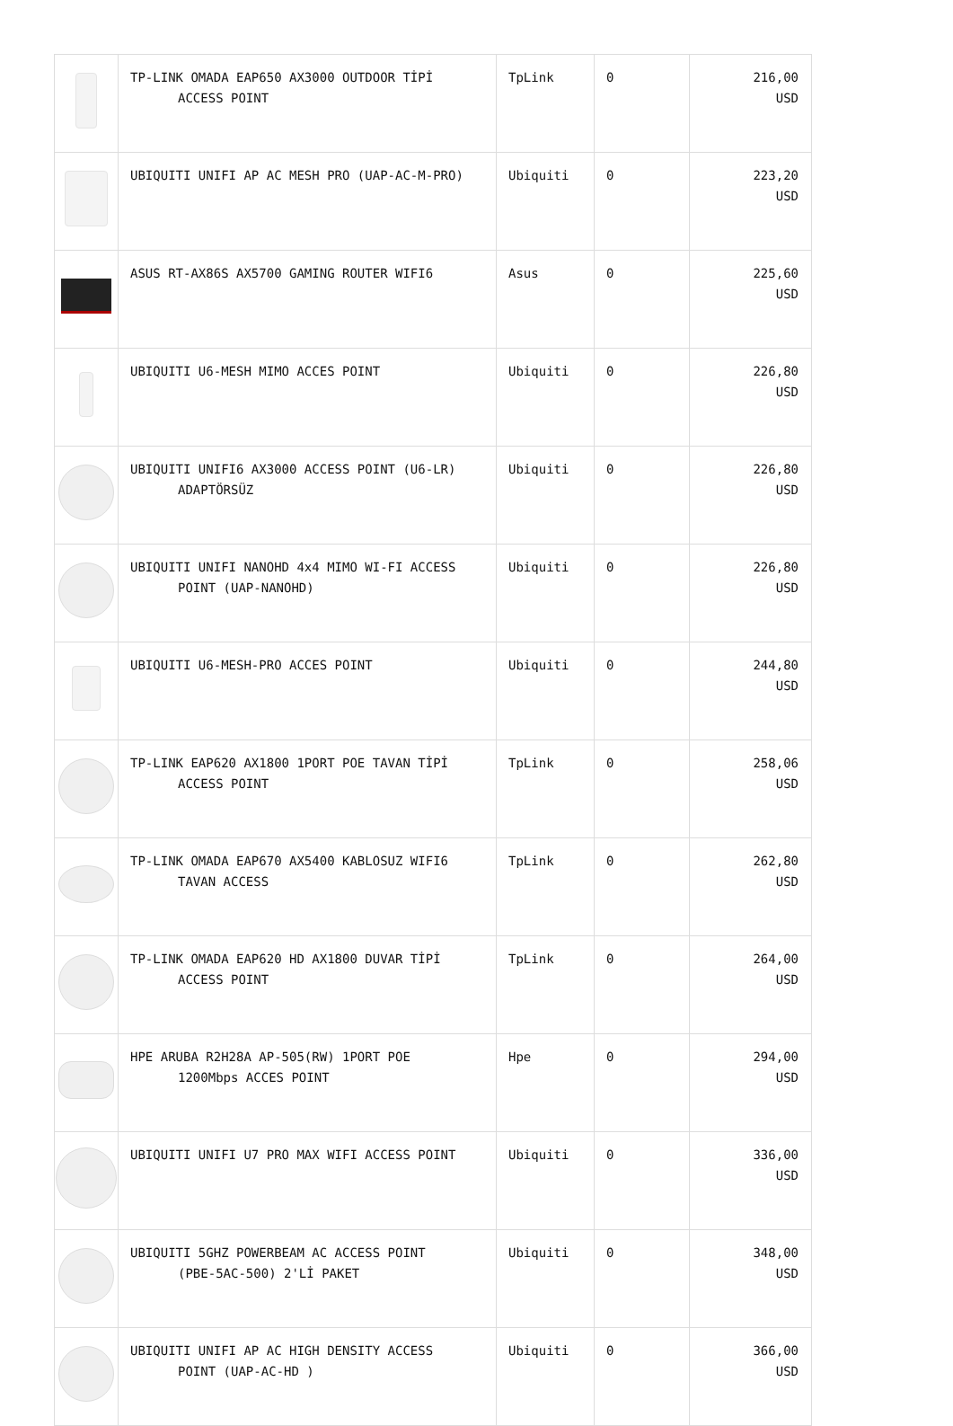| | TP-LINK OMADA EAP650 AX3000 OUTDOOR TİPİ ACCESS POINT | TpLink | 0 | 216,00 USD |
| | UBIQUITI UNIFI AP AC MESH PRO (UAP-AC-M-PRO) | Ubiquiti | 0 | 223,20 USD |
| | ASUS RT-AX86S AX5700 GAMING ROUTER WIFI6 | Asus | 0 | 225,60 USD |
| | UBIQUITI U6-MESH MIMO ACCES POINT | Ubiquiti | 0 | 226,80 USD |
| | UBIQUITI UNIFI6 AX3000 ACCESS POINT (U6-LR) ADAPTÖRSÜZ | Ubiquiti | 0 | 226,80 USD |
| | UBIQUITI UNIFI NANOHD 4x4 MIMO WI-FI ACCESS POINT (UAP-NANOHD) | Ubiquiti | 0 | 226,80 USD |
| | UBIQUITI U6-MESH-PRO ACCES POINT | Ubiquiti | 0 | 244,80 USD |
| | TP-LINK EAP620 AX1800 1PORT POE TAVAN TİPİ ACCESS POINT | TpLink | 0 | 258,06 USD |
| | TP-LINK OMADA EAP670 AX5400 KABLOSUZ WIFI6 TAVAN ACCESS | TpLink | 0 | 262,80 USD |
| | TP-LINK OMADA EAP620 HD AX1800 DUVAR TİPİ ACCESS POINT | TpLink | 0 | 264,00 USD |
| | HPE ARUBA R2H28A AP-505(RW) 1PORT POE 1200Mbps ACCES POINT | Hpe | 0 | 294,00 USD |
| | UBIQUITI UNIFI U7 PRO MAX WIFI ACCESS POINT | Ubiquiti | 0 | 336,00 USD |
| | UBIQUITI 5GHZ POWERBEAM AC ACCESS POINT (PBE-5AC-500) 2'Lİ PAKET | Ubiquiti | 0 | 348,00 USD |
| | UBIQUITI UNIFI AP AC HIGH DENSITY ACCESS POINT (UAP-AC-HD ) | Ubiquiti | 0 | 366,00 USD |